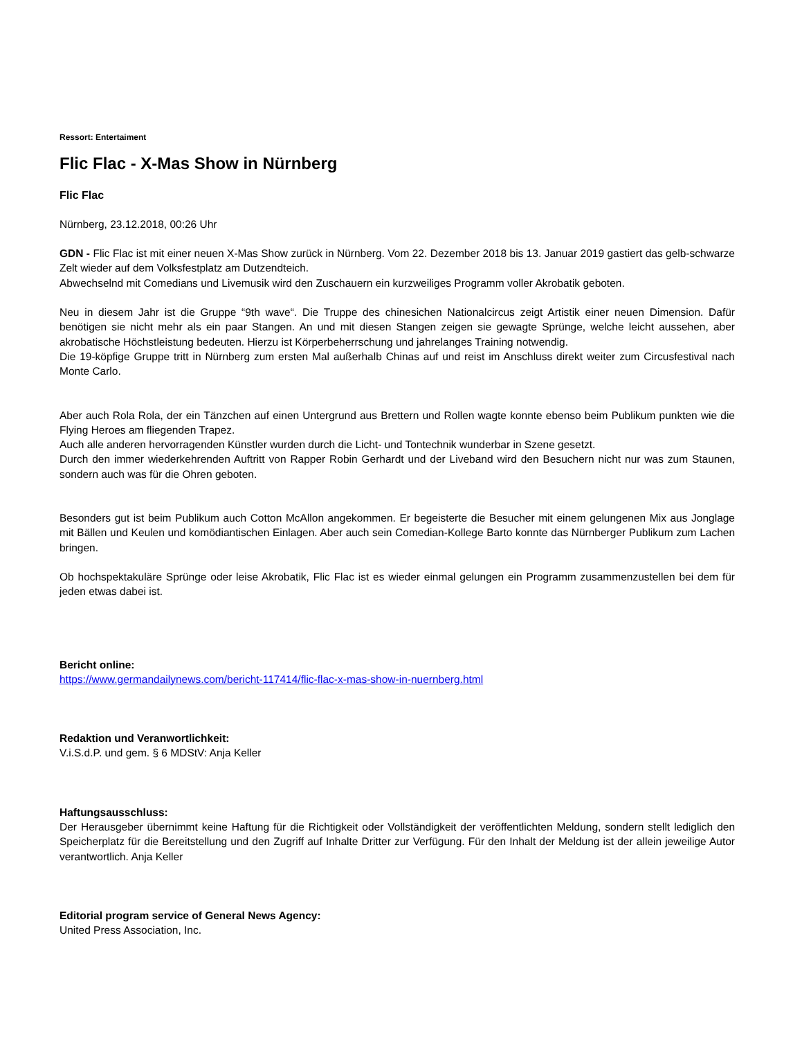Ressort: Entertaiment
Flic Flac - X-Mas Show in Nürnberg
Flic Flac
Nürnberg, 23.12.2018, 00:26 Uhr
GDN - Flic Flac ist mit einer neuen X-Mas Show zurück in Nürnberg. Vom 22. Dezember 2018 bis 13. Januar 2019 gastiert das gelb-schwarze Zelt wieder auf dem Volksfestplatz am Dutzendteich.
Abwechselnd mit Comedians und Livemusik wird den Zuschauern ein kurzweiliges Programm voller Akrobatik geboten.
Neu in diesem Jahr ist die Gruppe “9th wave“. Die Truppe des chinesichen Nationalcircus zeigt Artistik einer neuen Dimension. Dafür benötigen sie nicht mehr als ein paar Stangen. An und mit diesen Stangen zeigen sie gewagte Sprünge, welche leicht aussehen, aber akrobatische Höchstleistung bedeuten. Hierzu ist Körperbeherrschung und jahrelanges Training notwendig.
Die 19-köpfige Gruppe tritt in Nürnberg zum ersten Mal außerhalb Chinas auf und reist im Anschluss direkt weiter zum Circusfestival nach Monte Carlo.
Aber auch Rola Rola, der ein Tänzchen auf einen Untergrund aus Brettern und Rollen wagte konnte ebenso beim Publikum punkten wie die Flying Heroes am fliegenden Trapez.
Auch alle anderen hervorragenden Künstler wurden durch die Licht- und Tontechnik wunderbar in Szene gesetzt.
Durch den immer wiederkehrenden Auftritt von Rapper Robin Gerhardt und der Liveband wird den Besuchern nicht nur was zum Staunen, sondern auch was für die Ohren geboten.
Besonders gut ist beim Publikum auch Cotton McAllon angekommen. Er begeisterte die Besucher mit einem gelungenen Mix aus Jonglage mit Bällen und Keulen und komödiantischen Einlagen. Aber auch sein Comedian-Kollege Barto konnte das Nürnberger Publikum zum Lachen bringen.
Ob hochspektakuläre Sprünge oder leise Akrobatik, Flic Flac ist es wieder einmal gelungen ein Programm zusammenzustellen bei dem für jeden etwas dabei ist.
Bericht online:
https://www.germandailynews.com/bericht-117414/flic-flac-x-mas-show-in-nuernberg.html
Redaktion und Veranwortlichkeit:
V.i.S.d.P. und gem. § 6 MDStV: Anja Keller
Haftungsausschluss:
Der Herausgeber übernimmt keine Haftung für die Richtigkeit oder Vollständigkeit der veröffentlichten Meldung, sondern stellt lediglich den Speicherplatz für die Bereitstellung und den Zugriff auf Inhalte Dritter zur Verfügung. Für den Inhalt der Meldung ist der allein jeweilige Autor verantwortlich. Anja Keller
Editorial program service of General News Agency:
United Press Association, Inc.